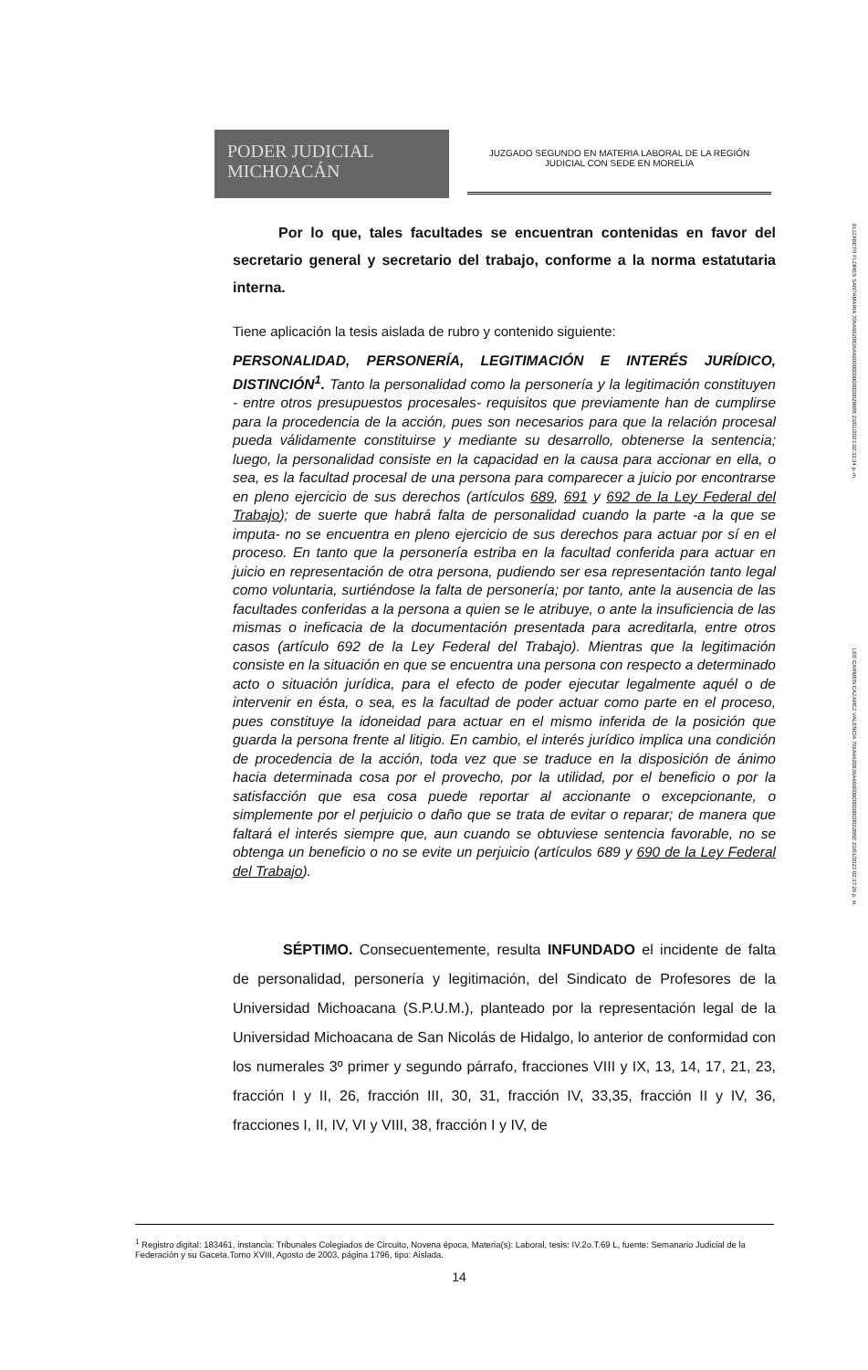PODER JUDICIAL
MICHOACÁN
JUZGADO SEGUNDO EN MATERIA LABORAL DE LA REGIÓN
JUDICIAL CON SEDE EN MORELIA
ELIZABETH FLORES SANTAMARIA 706A6620836A66000000000000028885 23/01/2023 02:33:34 p. m.
LEE CARMEN CAZAREZ VALENCIA 706A6620836A66000000000000022B5E 23/01/2023 02:37:26 p. m.
Por lo que, tales facultades se encuentran contenidas en favor del secretario general y secretario del trabajo, conforme a la norma estatutaria interna.
Tiene aplicación la tesis aislada de rubro y contenido siguiente:
PERSONALIDAD, PERSONERÍA, LEGITIMACIÓN E INTERÉS JURÍDICO, DISTINCIÓN<sup>1</sup>. Tanto la personalidad como la personería y la legitimación constituyen - entre otros presupuestos procesales- requisitos que previamente han de cumplirse para la procedencia de la acción, pues son necesarios para que la relación procesal pueda válidamente constituirse y mediante su desarrollo, obtenerse la sentencia; luego, la personalidad consiste en la capacidad en la causa para accionar en ella, o sea, es la facultad procesal de una persona para comparecer a juicio por encontrarse en pleno ejercicio de sus derechos (artículos 689, 691 y 692 de la Ley Federal del Trabajo); de suerte que habrá falta de personalidad cuando la parte -a la que se imputa- no se encuentra en pleno ejercicio de sus derechos para actuar por sí en el proceso. En tanto que la personería estriba en la facultad conferida para actuar en juicio en representación de otra persona, pudiendo ser esa representación tanto legal como voluntaria, surtiéndose la falta de personería; por tanto, ante la ausencia de las facultades conferidas a la persona a quien se le atribuye, o ante la insuficiencia de las mismas o ineficacia de la documentación presentada para acreditarla, entre otros casos (artículo 692 de la Ley Federal del Trabajo). Mientras que la legitimación consiste en la situación en que se encuentra una persona con respecto a determinado acto o situación jurídica, para el efecto de poder ejecutar legalmente aquél o de intervenir en ésta, o sea, es la facultad de poder actuar como parte en el proceso, pues constituye la idoneidad para actuar en el mismo inferida de la posición que guarda la persona frente al litigio. En cambio, el interés jurídico implica una condición de procedencia de la acción, toda vez que se traduce en la disposición de ánimo hacia determinada cosa por el provecho, por la utilidad, por el beneficio o por la satisfacción que esa cosa puede reportar al accionante o excepcionante, o simplemente por el perjuicio o daño que se trata de evitar o reparar; de manera que faltará el interés siempre que, aun cuando se obtuviese sentencia favorable, no se obtenga un beneficio o no se evite un perjuicio (artículos 689 y 690 de la Ley Federal del Trabajo).
SÉPTIMO. Consecuentemente, resulta INFUNDADO el incidente de falta de personalidad, personería y legitimación, del Sindicato de Profesores de la Universidad Michoacana (S.P.U.M.), planteado por la representación legal de la Universidad Michoacana de San Nicolás de Hidalgo, lo anterior de conformidad con los numerales 3º primer y segundo párrafo, fracciones VIII y IX, 13, 14, 17, 21, 23, fracción I y II, 26, fracción III, 30, 31, fracción IV, 33,35, fracción II y IV, 36, fracciones I, II, IV, VI y VIII, 38, fracción I y IV, de
<sup>1</sup> Registro digital: 183461, instancia: Tribunales Colegiados de Circuito, Novena época, Materia(s): Laboral, tesis: IV.2o.T.69 L, fuente: Semanario Judicial de la Federación y su Gaceta.Tomo XVIII, Agosto de 2003, página 1796, tipo: Aislada.
14